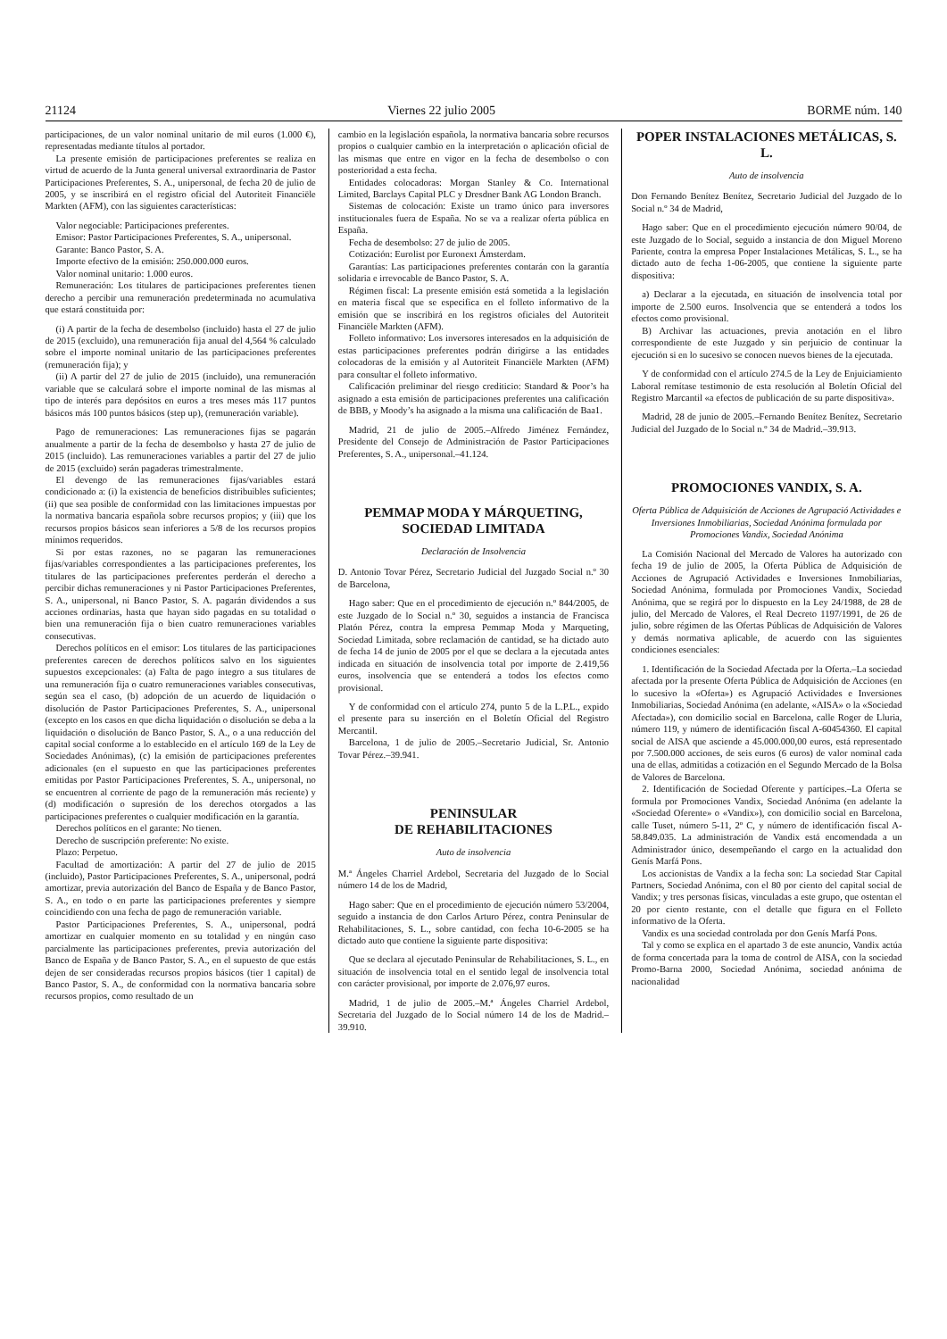21124 Viernes 22 julio 2005 BORME núm. 140
participaciones, de un valor nominal unitario de mil euros (1.000 €), representadas mediante títulos al portador.
La presente emisión de participaciones preferentes se realiza en virtud de acuerdo de la Junta general universal extraordinaria de Pastor Participaciones Preferentes, S. A., unipersonal, de fecha 20 de julio de 2005, y se inscribirá en el registro oficial del Autoriteit Financiële Markten (AFM), con las siguientes características:
Valor negociable: Participaciones preferentes.
Emisor: Pastor Participaciones Preferentes, S. A., unipersonal.
Garante: Banco Pastor, S. A.
Importe efectivo de la emisión: 250.000.000 euros.
Valor nominal unitario: 1.000 euros.
Remuneración: Los titulares de participaciones preferentes tienen derecho a percibir una remuneración predeterminada no acumulativa que estará constituida por:
(i) A partir de la fecha de desembolso (incluido) hasta el 27 de julio de 2015 (excluido), una remuneración fija anual del 4,564 % calculado sobre el importe nominal unitario de las participaciones preferentes (remuneración fija); y
(ii) A partir del 27 de julio de 2015 (incluido), una remuneración variable que se calculará sobre el importe nominal de las mismas al tipo de interés para depósitos en euros a tres meses más 117 puntos básicos más 100 puntos básicos (step up), (remuneración variable).
Pago de remuneraciones: Las remuneraciones fijas se pagarán anualmente a partir de la fecha de desembolso y hasta 27 de julio de 2015 (incluido). Las remuneraciones variables a partir del 27 de julio de 2015 (excluido) serán pagaderas trimestralmente.
El devengo de las remuneraciones fijas/variables estará condicionado a: (i) la existencia de beneficios distribuibles suficientes; (ii) que sea posible de conformidad con las limitaciones impuestas por la normativa bancaria española sobre recursos propios; y (iii) que los recursos propios básicos sean inferiores a 5/8 de los recursos propios mínimos requeridos.
Si por estas razones, no se pagaran las remuneraciones fijas/variables correspondientes a las participaciones preferentes, los titulares de las participaciones preferentes perderán el derecho a percibir dichas remuneraciones y ni Pastor Participaciones Preferentes, S. A., unipersonal, ni Banco Pastor, S. A. pagarán dividendos a sus acciones ordinarias, hasta que hayan sido pagadas en su totalidad o bien una remuneración fija o bien cuatro remuneraciones variables consecutivas.
Derechos políticos en el emisor: Los titulares de las participaciones preferentes carecen de derechos políticos salvo en los siguientes supuestos excepcionales: (a) Falta de pago íntegro a sus titulares de una remuneración fija o cuatro remuneraciones variables consecutivas, según sea el caso, (b) adopción de un acuerdo de liquidación o disolución de Pastor Participaciones Preferentes, S. A., unipersonal (excepto en los casos en que dicha liquidación o disolución se deba a la liquidación o disolución de Banco Pastor, S. A., o a una reducción del capital social conforme a lo establecido en el artículo 169 de la Ley de Sociedades Anónimas), (c) la emisión de participaciones preferentes adicionales (en el supuesto en que las participaciones preferentes emitidas por Pastor Participaciones Preferentes, S. A., unipersonal, no se encuentren al corriente de pago de la remuneración más reciente) y (d) modificación o supresión de los derechos otorgados a las participaciones preferentes o cualquier modificación en la garantía.
Derechos políticos en el garante: No tienen.
Derecho de suscripción preferente: No existe.
Plazo: Perpetuo.
Facultad de amortización: A partir del 27 de julio de 2015 (incluido), Pastor Participaciones Preferentes, S. A., unipersonal, podrá amortizar, previa autorización del Banco de España y de Banco Pastor, S. A., en todo o en parte las participaciones preferentes y siempre coincidiendo con una fecha de pago de remuneración variable.
Pastor Participaciones Preferentes, S. A., unipersonal, podrá amortizar en cualquier momento en su totalidad y en ningún caso parcialmente las participaciones preferentes, previa autorización del Banco de España y de Banco Pastor, S. A., en el supuesto de que estás dejen de ser consideradas recursos propios básicos (tier 1 capital) de Banco Pastor, S. A., de conformidad con la normativa bancaria sobre recursos propios, como resultado de un
cambio en la legislación española, la normativa bancaria sobre recursos propios o cualquier cambio en la interpretación o aplicación oficial de las mismas que entre en vigor en la fecha de desembolso o con posterioridad a esta fecha.
Entidades colocadoras: Morgan Stanley & Co. International Limited, Barclays Capital PLC y Dresdner Bank AG London Branch.
Sistemas de colocación: Existe un tramo único para inversores institucionales fuera de España. No se va a realizar oferta pública en España.
Fecha de desembolso: 27 de julio de 2005.
Cotización: Eurolist por Euronext Ámsterdam.
Garantías: Las participaciones preferentes contarán con la garantía solidaria e irrevocable de Banco Pastor, S. A.
Régimen fiscal: La presente emisión está sometida a la legislación en materia fiscal que se especifica en el folleto informativo de la emisión que se inscribirá en los registros oficiales del Autoriteit Financiële Markten (AFM).
Folleto informativo: Los inversores interesados en la adquisición de estas participaciones preferentes podrán dirigirse a las entidades colocadoras de la emisión y al Autoriteit Financiële Markten (AFM) para consultar el folleto informativo.
Calificación preliminar del riesgo crediticio: Standard & Poor’s ha asignado a esta emisión de participaciones preferentes una calificación de BBB, y Moody’s ha asignado a la misma una calificación de Baa1.
Madrid, 21 de julio de 2005.–Alfredo Jiménez Fernández, Presidente del Consejo de Administración de Pastor Participaciones Preferentes, S. A., unipersonal.–41.124.
PEMMAP MODA Y MÁRQUETING, SOCIEDAD LIMITADA
Declaración de Insolvencia
D. Antonio Tovar Pérez, Secretario Judicial del Juzgado Social n.º 30 de Barcelona,
Hago saber: Que en el procedimiento de ejecución n.º 844/2005, de este Juzgado de lo Social n.º 30, seguidos a instancia de Francisca Platón Pérez, contra la empresa Pemmap Moda y Marqueting, Sociedad Limitada, sobre reclamación de cantidad, se ha dictado auto de fecha 14 de junio de 2005 por el que se declara a la ejecutada antes indicada en situación de insolvencia total por importe de 2.419,56 euros, insolvencia que se entenderá a todos los efectos como provisional.
Y de conformidad con el artículo 274, punto 5 de la L.P.L., expido el presente para su inserción en el Boletín Oficial del Registro Mercantil.
Barcelona, 1 de julio de 2005.–Secretario Judicial, Sr. Antonio Tovar Pérez.–39.941.
PENINSULAR
DE REHABILITACIONES
Auto de insolvencia
M.ª Ángeles Charriel Ardebol, Secretaria del Juzgado de lo Social número 14 de los de Madrid,
Hago saber: Que en el procedimiento de ejecución número 53/2004, seguido a instancia de don Carlos Arturo Pérez, contra Peninsular de Rehabilitaciones, S. L., sobre cantidad, con fecha 10-6-2005 se ha dictado auto que contiene la siguiente parte dispositiva:
Que se declara al ejecutado Peninsular de Rehabilitaciones, S. L., en situación de insolvencia total en el sentido legal de insolvencia total con carácter provisional, por importe de 2.076,97 euros.
Madrid, 1 de julio de 2005.–M.ª Ángeles Charriel Ardebol, Secretaria del Juzgado de lo Social número 14 de los de Madrid.–39.910.
POPER INSTALACIONES METÁLICAS, S. L.
Auto de insolvencia
Don Fernando Benítez Benítez, Secretario Judicial del Juzgado de lo Social n.º 34 de Madrid,
Hago saber: Que en el procedimiento ejecución número 90/04, de este Juzgado de lo Social, seguido a instancia de don Miguel Moreno Pariente, contra la empresa Poper Instalaciones Metálicas, S. L., se ha dictado auto de fecha 1-06-2005, que contiene la siguiente parte dispositiva:
a) Declarar a la ejecutada, en situación de insolvencia total por importe de 2.500 euros. Insolvencia que se entenderá a todos los efectos como provisional.
B) Archivar las actuaciones, previa anotación en el libro correspondiente de este Juzgado y sin perjuicio de continuar la ejecución si en lo sucesivo se conocen nuevos bienes de la ejecutada.
Y de conformidad con el artículo 274.5 de la Ley de Enjuiciamiento Laboral remítase testimonio de esta resolución al Boletín Oficial del Registro Marcantil «a efectos de publicación de su parte dispositiva».
Madrid, 28 de junio de 2005.–Fernando Benítez Benítez, Secretario Judicial del Juzgado de lo Social n.º 34 de Madrid.–39.913.
PROMOCIONES VANDIX, S. A.
Oferta Pública de Adquisición de Acciones de Agrupació Actividades e Inversiones Inmobiliarias, Sociedad Anónima formulada por Promociones Vandix, Sociedad Anónima
La Comisión Nacional del Mercado de Valores ha autorizado con fecha 19 de julio de 2005, la Oferta Pública de Adquisición de Acciones de Agrupació Actividades e Inversiones Inmobiliarias, Sociedad Anónima, formulada por Promociones Vandix, Sociedad Anónima, que se regirá por lo dispuesto en la Ley 24/1988, de 28 de julio, del Mercado de Valores, el Real Decreto 1197/1991, de 26 de julio, sobre régimen de las Ofertas Públicas de Adquisición de Valores y demás normativa aplicable, de acuerdo con las siguientes condiciones esenciales:
1. Identificación de la Sociedad Afectada por la Oferta.–La sociedad afectada por la presente Oferta Pública de Adquisición de Acciones (en lo sucesivo la «Oferta») es Agrupació Actividades e Inversiones Inmobiliarias, Sociedad Anónima (en adelante, «AISA» o la «Sociedad Afectada»), con domicilio social en Barcelona, calle Roger de Lluria, número 119, y número de identificación fiscal A-60454360. El capital social de AISA que asciende a 45.000.000,00 euros, está representado por 7.500.000 acciones, de seis euros (6 euros) de valor nominal cada una de ellas, admitidas a cotización en el Segundo Mercado de la Bolsa de Valores de Barcelona.
2. Identificación de Sociedad Oferente y partícipes.–La Oferta se formula por Promociones Vandix, Sociedad Anónima (en adelante la «Sociedad Oferente» o «Vandix»), con domicilio social en Barcelona, calle Tuset, número 5-11, 2º C, y número de identificación fiscal A-58.849.035. La administración de Vandix está encomendada a un Administrador único, desempeñando el cargo en la actualidad don Genís Marfá Pons.
Los accionistas de Vandix a la fecha son: La sociedad Star Capital Partners, Sociedad Anónima, con el 80 por ciento del capital social de Vandix; y tres personas físicas, vinculadas a este grupo, que ostentan el 20 por ciento restante, con el detalle que figura en el Folleto informativo de la Oferta.
Vandix es una sociedad controlada por don Genís Marfá Pons.
Tal y como se explica en el apartado 3 de este anuncio, Vandix actúa de forma concertada para la toma de control de AISA, con la sociedad Promo-Barna 2000, Sociedad Anónima, sociedad anónima de nacionalidad